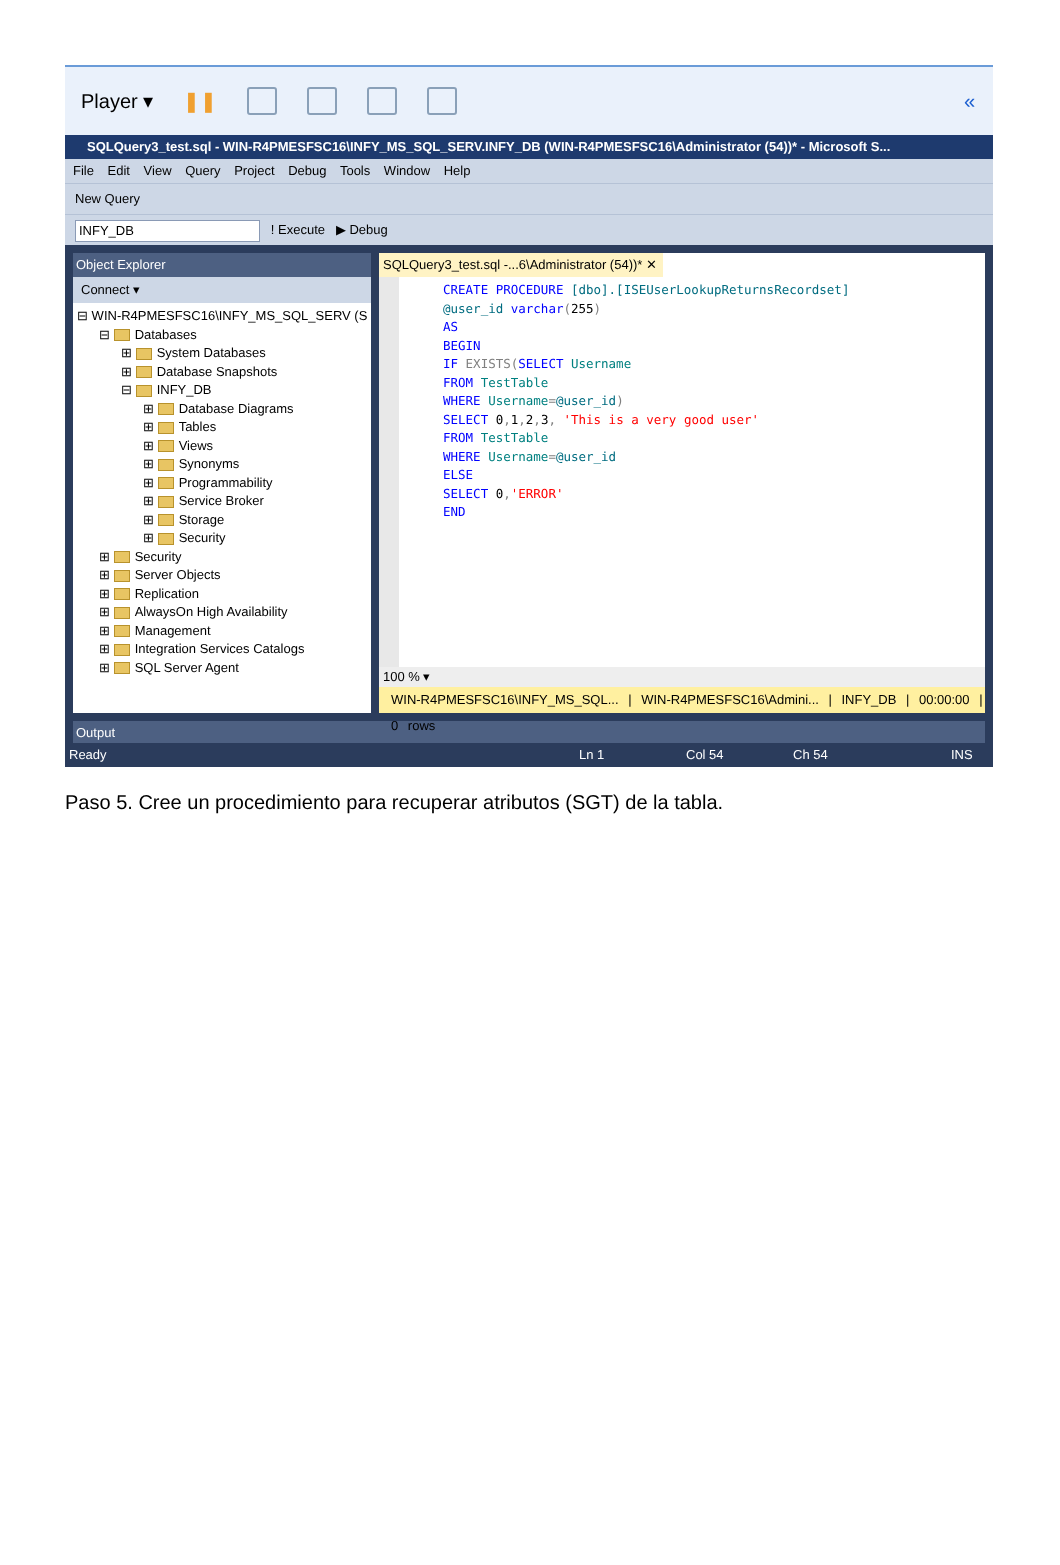Player ▾ ❚❚ «
SQLQuery3_test.sql - WIN-R4PMESFSC16\INFY_MS_SQL_SERV.INFY_DB (WIN-R4PMESFSC16\Administrator (54))* - Microsoft S...
File Edit View Query Project Debug Tools Window Help
New Query
INFY_DB ! Execute ▶ Debug
Object Explorer
Connect ▾
⊟ WIN-R4PMESFSC16\INFY_MS_SQL_SERV (S
⊟ Databases
⊞ System Databases
⊞ Database Snapshots
⊟ INFY_DB
⊞ Database Diagrams
⊞ Tables
⊞ Views
⊞ Synonyms
⊞ Programmability
⊞ Service Broker
⊞ Storage
⊞ Security
⊞ Security
⊞ Server Objects
⊞ Replication
⊞ AlwaysOn High Availability
⊞ Management
⊞ Integration Services Catalogs
⊞ SQL Server Agent
SQLQuery3_test.sql -...6\Administrator (54))* ✕
CREATE PROCEDURE [dbo].[ISEUserLookupReturnsRecordset] @user_id varchar(255) AS BEGIN IF EXISTS(SELECT Username FROM TestTable WHERE Username=@user_id) SELECT 0, 1, 2, 3, 'This is a very good user' FROM TestTable WHERE Username=@user_id ELSE SELECT 0,'ERROR' END
100 % ▾
WIN-R4PMESFSC16\INFY_MS_SQL... | WIN-R4PMESFSC16\Admini... | INFY_DB | 00:00:00 | 0 rows
Output
Ready Ln 1 Col 54 Ch 54 INS
Paso 5. Cree un procedimiento para recuperar atributos (SGT) de la tabla.